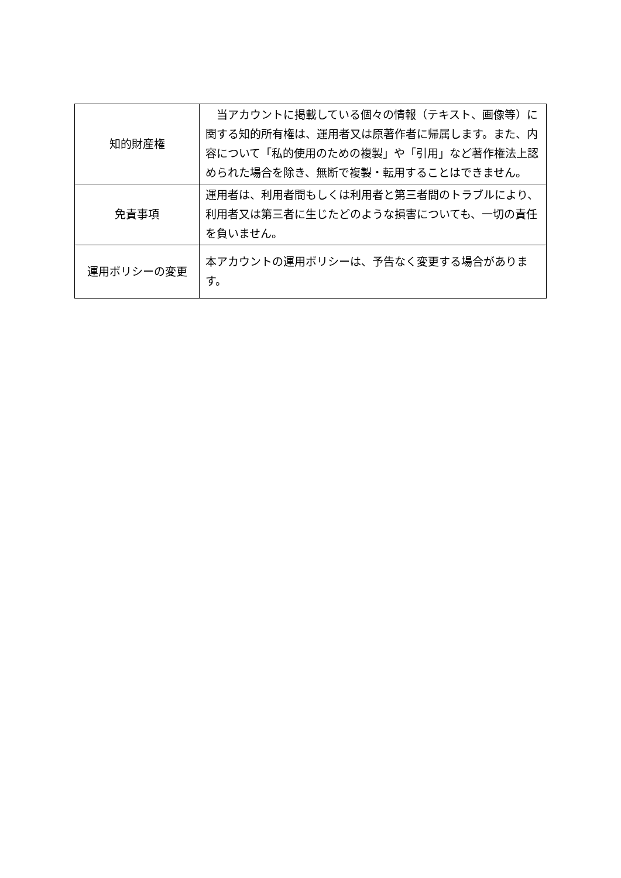| 知的財産権 | 当アカウントに掲載している個々の情報（テキスト、画像等）に関する知的所有権は、運用者又は原著作者に帰属します。また、内容について「私的使用のための複製」や「引用」など著作権法上認められた場合を除き、無断で複製・転用することはできません。 |
| 免責事項 | 運用者は、利用者間もしくは利用者と第三者間のトラブルにより、利用者又は第三者に生じたどのような損害についても、一切の責任を負いません。 |
| 運用ポリシーの変更 | 本アカウントの運用ポリシーは、予告なく変更する場合があります。 |